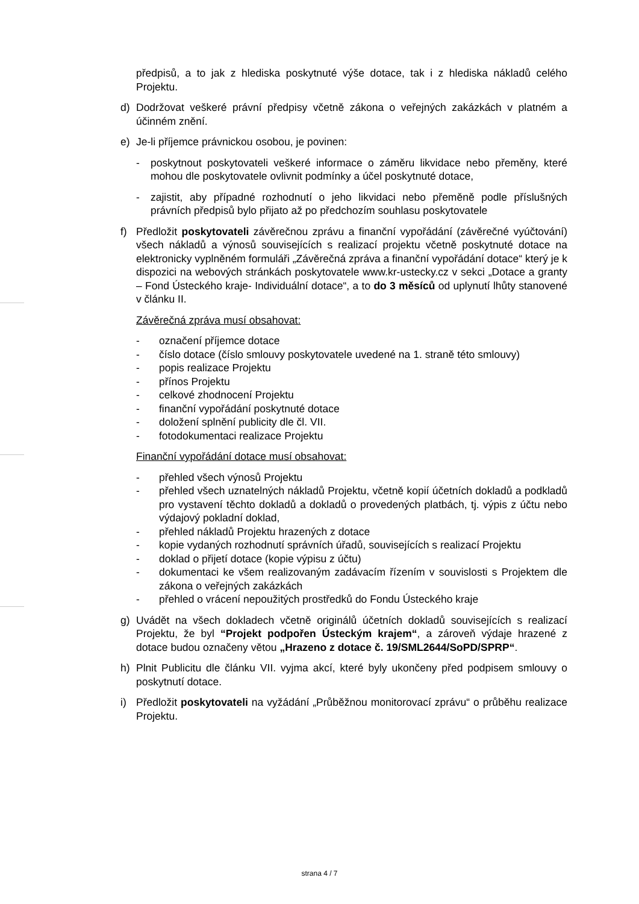předpisů, a to jak z hlediska poskytnuté výše dotace, tak i z hlediska nákladů celého Projektu.
d) Dodržovat veškeré právní předpisy včetně zákona o veřejných zakázkách v platném a účinném znění.
e) Je-li příjemce právnickou osobou, je povinen:
- poskytnout poskytovateli veškeré informace o záměru likvidace nebo přeměny, které mohou dle poskytovatele ovlivnit podmínky a účel poskytnuté dotace,
- zajistit, aby případné rozhodnutí o jeho likvidaci nebo přeměně podle příslušných právních předpisů bylo přijato až po předchozím souhlasu poskytovatele
f) Předložit poskytovateli závěrečnou zprávu a finanční vypořádání (závěrečné vyúčtování) všech nákladů a výnosů souvisejících s realizací projektu včetně poskytnuté dotace na elektronicky vyplněném formuláři „Závěrečná zpráva a finanční vypořádání dotace“ který je k dispozici na webových stránkách poskytovatele www.kr-ustecky.cz v sekci „Dotace a granty – Fond Ústeckého kraje- Individuální dotace“, a to do 3 měsíců od uplynutí lhůty stanovené v článku II.
Závěrečná zpráva musí obsahovat:
- označení příjemce dotace
- číslo dotace (číslo smlouvy poskytovatele uvedené na 1. straně této smlouvy)
- popis realizace Projektu
- přínos Projektu
- celkové zhodnocení Projektu
- finanční vypořádání poskytnuté dotace
- doložení splnění publicity dle čl. VII.
- fotodokumentaci realizace Projektu
Finanční vypořádání dotace musí obsahovat:
- přehled všech výnosů Projektu
- přehled všech uznatelných nákladů Projektu, včetně kopií účetních dokladů a podkladů pro vystavení těchto dokladů a dokladů o provedených platbách, tj. výpis z účtu nebo výdajový pokladní doklad,
- přehled nákladů Projektu hrazených z dotace
- kopie vydaných rozhodnutí správních úřadů, souvisejících s realizací Projektu
- doklad o přijetí dotace (kopie výpisu z účtu)
- dokumentaci ke všem realizovaným zadávacím řízením v souvislosti s Projektem dle zákona o veřejných zakázkách
- přehled o vrácení nepoužitých prostředků do Fondu Ústeckého kraje
g) Uvádět na všech dokladech včetně originálů účetních dokladů souvisejících s realizací Projektu, že byl “Projekt podpořen Ústeckým krajem“, a zároveň výdaje hrazené z dotace budou označeny větou „Hrazeno z dotace č. 19/SML2644/SoPD/SPRP“.
h) Plnit Publicitu dle článku VII. vyjma akcí, které byly ukončeny před podpisem smlouvy o poskytnutí dotace.
i) Předložit poskytovateli na vyžádání „Průběžnou monitorovací zprávu“ o průběhu realizace Projektu.
strana 4 / 7